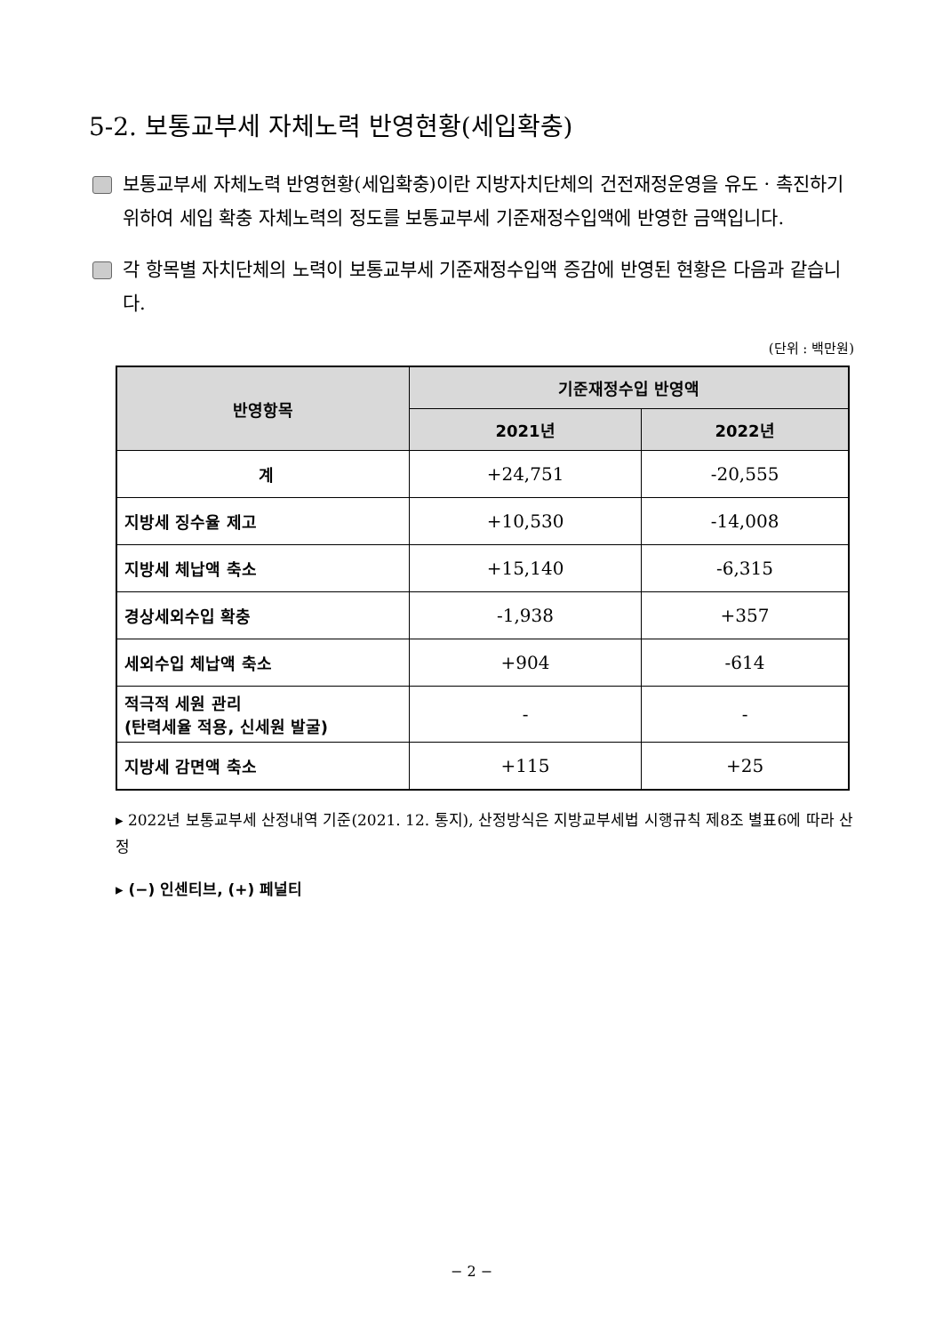5-2. 보통교부세 자체노력 반영현황(세입확충)
보통교부세 자체노력 반영현황(세입확충)이란 지방자치단체의 건전재정운영을 유도 · 촉진하기 위하여 세입 확충 자체노력의 정도를 보통교부세 기준재정수입액에 반영한 금액입니다.
각 항목별 자치단체의 노력이 보통교부세 기준재정수입액 증감에 반영된 현황은 다음과 같습니다.
(단위 : 백만원)
| 반영항목 | 기준재정수입 반영액 | |
| --- | --- | --- |
| | 2021년 | 2022년 |
| 계 | +24,751 | -20,555 |
| 지방세 징수율 제고 | +10,530 | -14,008 |
| 지방세 체납액 축소 | +15,140 | -6,315 |
| 경상세외수입 확충 | -1,938 | +357 |
| 세외수입 체납액 축소 | +904 | -614 |
| 적극적 세원 관리 (탄력세율 적용, 신세원 발굴) | - | - |
| 지방세 감면액 축소 | +115 | +25 |
▸ 2022년 보통교부세 산정내역 기준(2021. 12. 통지), 산정방식은 지방교부세법 시행규칙 제8조 별표6에 따라 산정
▸ (−) 인센티브, (+) 페널티
− 2 −